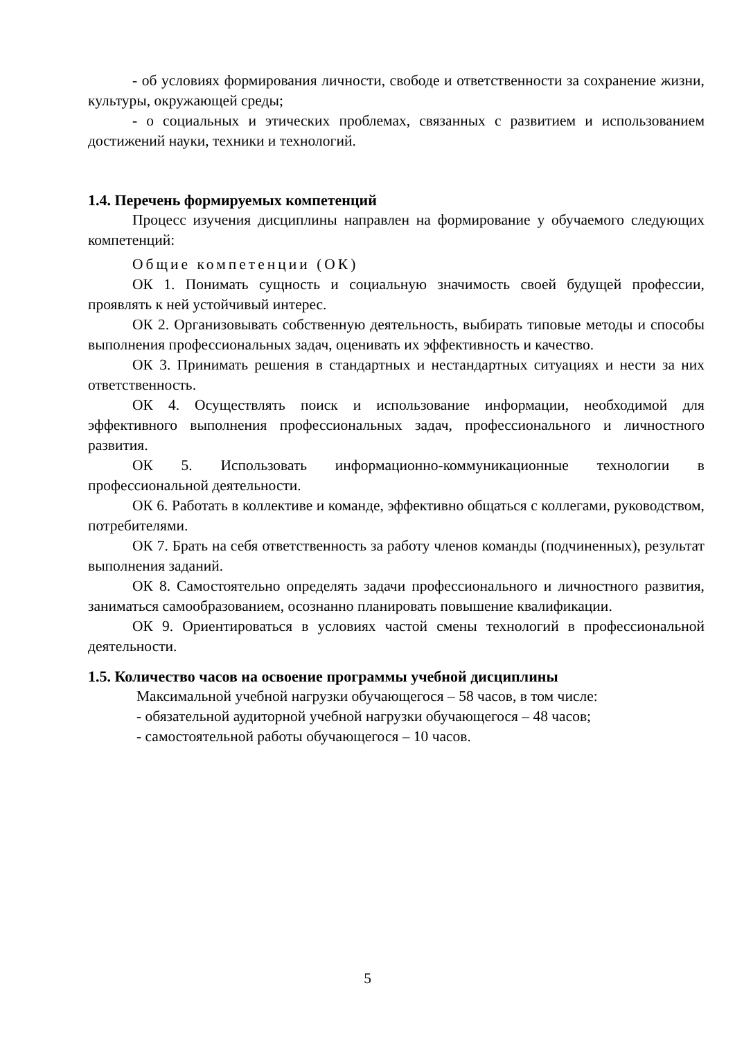- об условиях формирования личности, свободе и ответственности за сохранение жизни, культуры, окружающей среды;
- о социальных и этических проблемах, связанных с развитием и использованием достижений науки, техники и технологий.
1.4. Перечень формируемых компетенций
Процесс изучения дисциплины направлен на формирование у обучаемого следующих компетенций:
Общие компетенции (ОК)
ОК 1. Понимать сущность и социальную значимость своей будущей профессии, проявлять к ней устойчивый интерес.
ОК 2. Организовывать собственную деятельность, выбирать типовые методы и способы выполнения профессиональных задач, оценивать их эффективность и качество.
ОК 3. Принимать решения в стандартных и нестандартных ситуациях и нести за них ответственность.
ОК 4. Осуществлять поиск и использование информации, необходимой для эффективного выполнения профессиональных задач, профессионального и личностного развития.
ОК 5. Использовать информационно-коммуникационные технологии в профессиональной деятельности.
ОК 6. Работать в коллективе и команде, эффективно общаться с коллегами, руководством, потребителями.
ОК 7. Брать на себя ответственность за работу членов команды (подчиненных), результат выполнения заданий.
ОК 8. Самостоятельно определять задачи профессионального и личностного развития, заниматься самообразованием, осознанно планировать повышение квалификации.
ОК 9. Ориентироваться в условиях частой смены технологий в профессиональной деятельности.
1.5. Количество часов на освоение программы учебной дисциплины
Максимальной учебной нагрузки обучающегося – 58 часов, в том числе:
- обязательной аудиторной учебной нагрузки обучающегося – 48 часов;
- самостоятельной работы обучающегося – 10 часов.
5